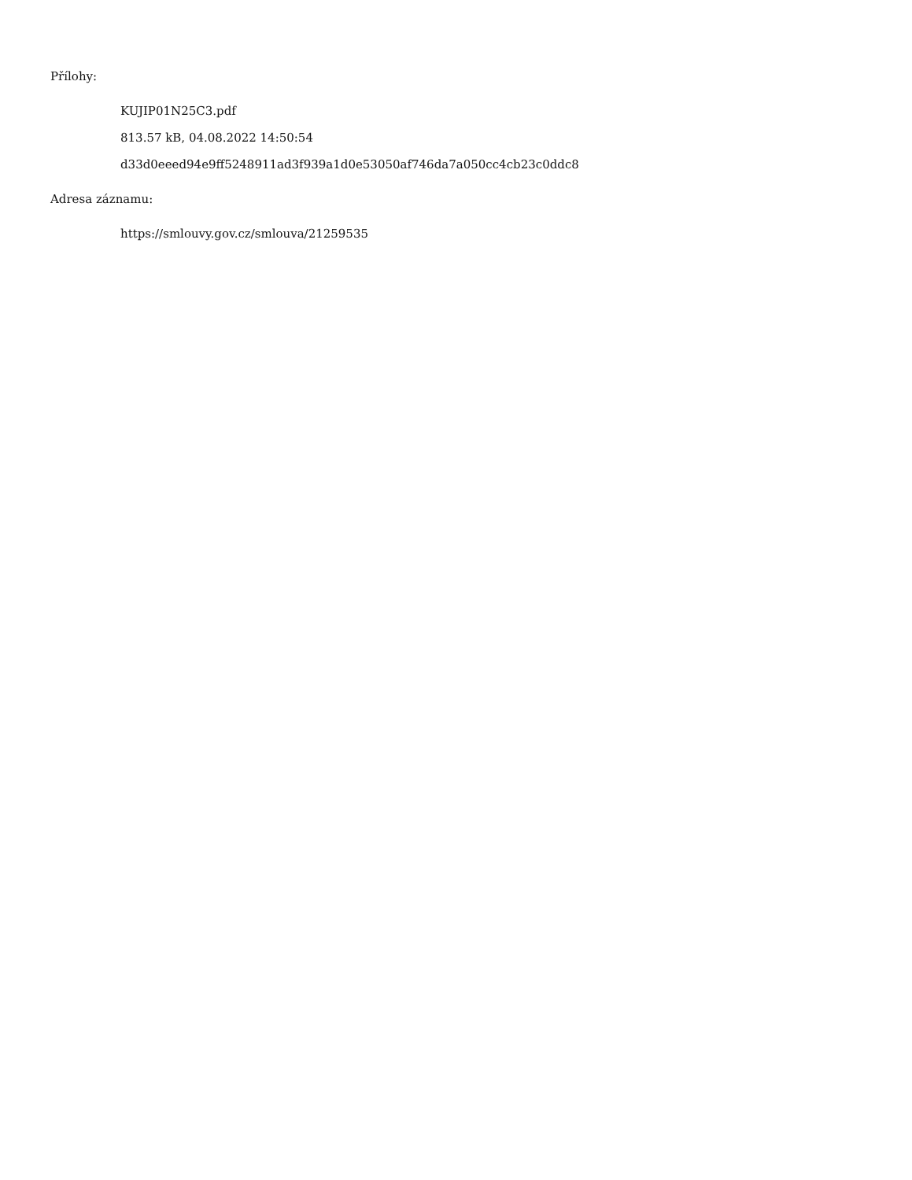Přílohy:
KUJIP01N25C3.pdf
813.57 kB, 04.08.2022 14:50:54
d33d0eeed94e9ff5248911ad3f939a1d0e53050af746da7a050cc4cb23c0ddc8
Adresa záznamu:
https://smlouvy.gov.cz/smlouva/21259535